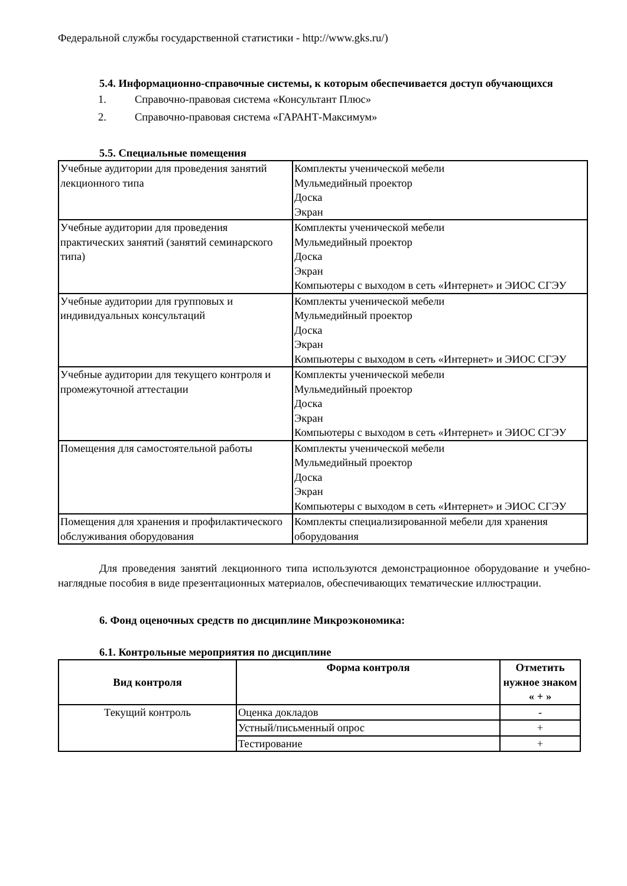Федеральной службы государственной статистики - http://www.gks.ru/)
5.4. Информационно-справочные системы, к которым обеспечивается доступ обучающихся
1. Справочно-правовая система «Консультант Плюс»
2. Справочно-правовая система «ГАРАНТ-Максимум»
5.5. Специальные помещения
| Учебные аудитории для проведения занятий лекционного типа | Комплекты ученической мебели Мульмедийный проектор Доска Экран |
| Учебные аудитории для проведения практических занятий (занятий семинарского типа) | Комплекты ученической мебели Мульмедийный проектор Доска Экран Компьютеры с выходом в сеть «Интернет» и ЭИОС СГЭУ |
| Учебные аудитории для групповых и индивидуальных консультаций | Комплекты ученической мебели Мульмедийный проектор Доска Экран Компьютеры с выходом в сеть «Интернет» и ЭИОС СГЭУ |
| Учебные аудитории для текущего контроля и промежуточной аттестации | Комплекты ученической мебели Мульмедийный проектор Доска Экран Компьютеры с выходом в сеть «Интернет» и ЭИОС СГЭУ |
| Помещения для самостоятельной работы | Комплекты ученической мебели Мульмедийный проектор Доска Экран Компьютеры с выходом в сеть «Интернет» и ЭИОС СГЭУ |
| Помещения для хранения и профилактического обслуживания оборудования | Комплекты специализированной мебели для хранения оборудования |
Для проведения занятий лекционного типа используются демонстрационное оборудование и учебно-наглядные пособия в виде презентационных материалов, обеспечивающих тематические иллюстрации.
6. Фонд оценочных средств по дисциплине Микроэкономика:
6.1. Контрольные мероприятия по дисциплине
| Вид контроля | Форма контроля | Отметить нужное знаком « + » |
| --- | --- | --- |
| Текущий контроль | Оценка докладов | - |
| | Устный/письменный опрос | + |
| | Тестирование | + |